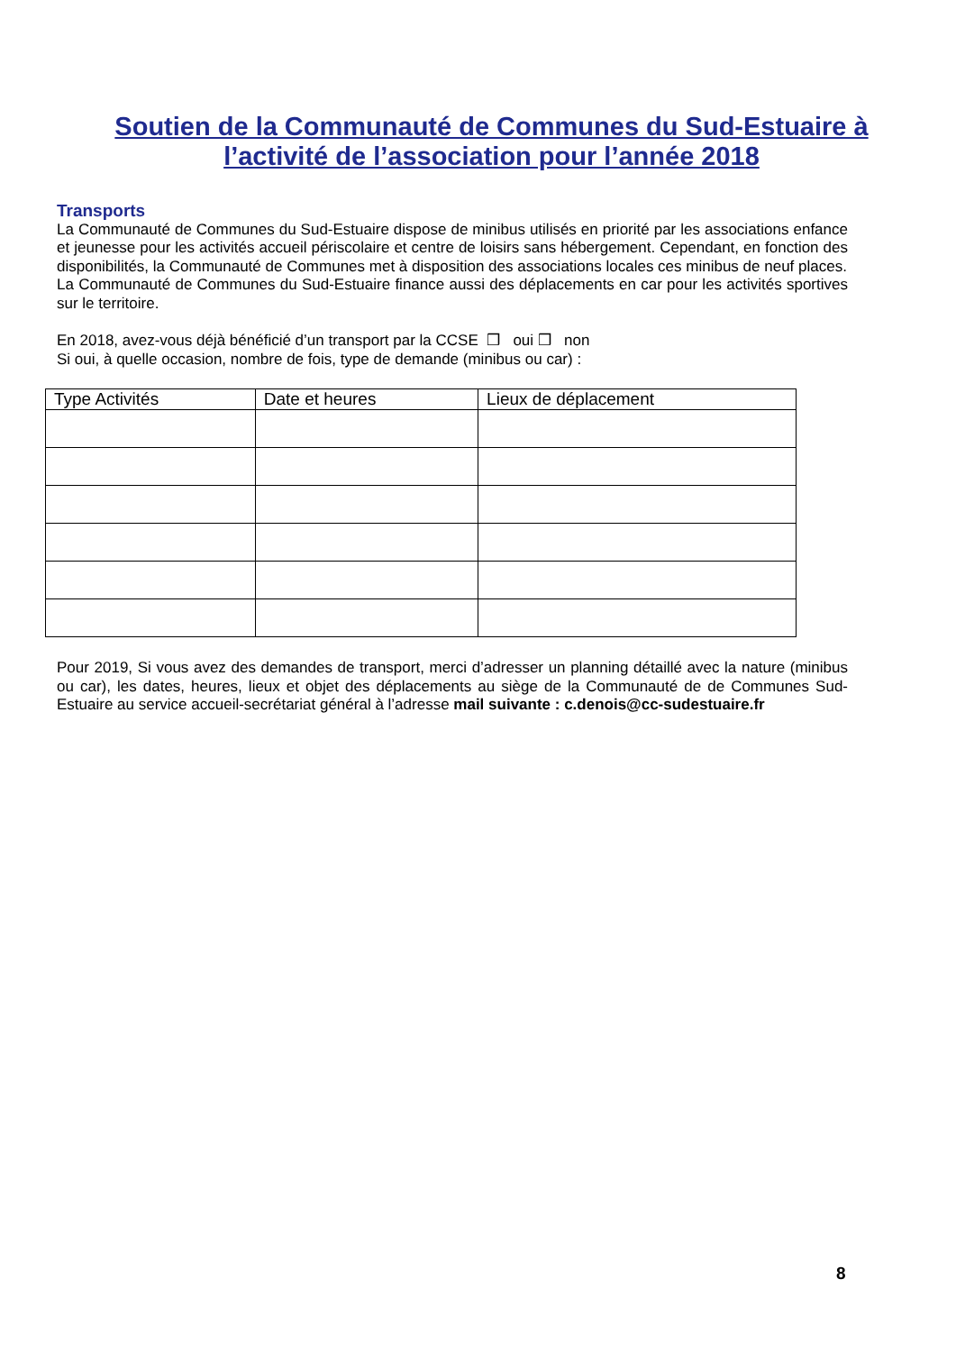Soutien de la Communauté de Communes du Sud-Estuaire à
l’activité de l’association pour l’année 2018
Transports
La Communauté de Communes du Sud-Estuaire dispose de minibus utilisés en priorité par les associations enfance et jeunesse pour les activités accueil périscolaire et centre de loisirs sans hébergement. Cependant, en fonction des disponibilités, la Communauté de Communes met à disposition des associations locales ces minibus de neuf places.
La Communauté de Communes du Sud-Estuaire finance aussi des déplacements en car pour les activités sportives sur le territoire.
En 2018, avez-vous déjà bénéficié d’un transport par la CCSE ❒ oui ❒ non
Si oui, à quelle occasion, nombre de fois, type de demande (minibus ou car) :
| Type Activités | Date et heures | Lieux de déplacement |
| --- | --- | --- |
Pour 2019, Si vous avez des demandes de transport, merci d’adresser un planning détaillé avec la nature (minibus ou car), les dates, heures, lieux et objet des déplacements au siège de la Communauté de de Communes Sud-Estuaire au service accueil-secrétariat général à l’adresse mail suivante : c.denois@cc-sudestuaire.fr
8